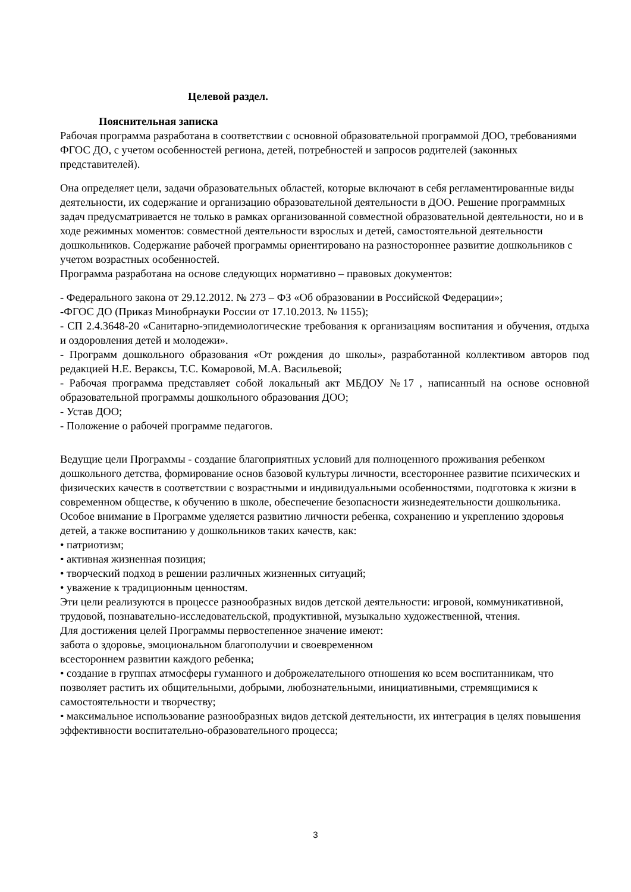Целевой раздел.
Пояснительная записка
Рабочая программа разработана в соответствии с основной образовательной программой ДОО, требованиями ФГОС ДО, с учетом особенностей региона, детей, потребностей и запросов родителей (законных представителей).
Она определяет цели, задачи образовательных областей, которые включают в себя регламентированные виды деятельности, их содержание и организацию образовательной деятельности в ДОО. Решение программных задач предусматривается не только в рамках организованной совместной образовательной деятельности, но и в ходе режимных моментов: совместной деятельности взрослых и детей, самостоятельной деятельности дошкольников. Содержание рабочей программы ориентировано на разностороннее развитие дошкольников с учетом возрастных особенностей.
Программа разработана на основе следующих нормативно – правовых документов:
- Федерального закона от 29.12.2012. № 273 – ФЗ «Об образовании в Российской Федерации»;
-ФГОС ДО (Приказ Минобрнауки России от 17.10.2013. № 1155);
- СП 2.4.3648-20 «Санитарно-эпидемиологические требования к организациям воспитания и обучения, отдыха и оздоровления детей и молодежи».
- Программ дошкольного образования «От рождения до школы», разработанной коллективом авторов под редакцией Н.Е. Вераксы, Т.С. Комаровой, М.А. Васильевой;
- Рабочая программа представляет собой локальный акт МБДОУ №17 , написанный на основе основной образовательной программы дошкольного образования ДОО;
- Устав ДОО;
- Положение о рабочей программе педагогов.
Ведущие цели Программы - создание благоприятных условий для полноценного проживания ребенком дошкольного детства, формирование основ базовой культуры личности, всестороннее развитие психических и физических качеств в соответствии с возрастными и индивидуальными особенностями, подготовка к жизни в современном обществе, к обучению в школе, обеспечение безопасности жизнедеятельности дошкольника.
Особое внимание в Программе уделяется развитию личности ребенка, сохранению и укреплению здоровья детей, а также воспитанию у дошкольников таких качеств, как:
• патриотизм;
• активная жизненная позиция;
• творческий подход в решении различных жизненных ситуаций;
• уважение к традиционным ценностям.
Эти цели реализуются в процессе разнообразных видов детской деятельности: игровой, коммуникативной, трудовой, познавательно-исследовательской, продуктивной, музыкально художественной, чтения.
Для достижения целей Программы первостепенное значение имеют:
забота о здоровье, эмоциональном благополучии и своевременном
всестороннем развитии каждого ребенка;
• создание в группах атмосферы гуманного и доброжелательного отношения ко всем воспитанникам, что позволяет растить их общительными, добрыми, любознательными, инициативными, стремящимися к самостоятельности и творчеству;
• максимальное использование разнообразных видов детской деятельности, их интеграция в целях повышения эффективности воспитательно-образовательного процесса;
3